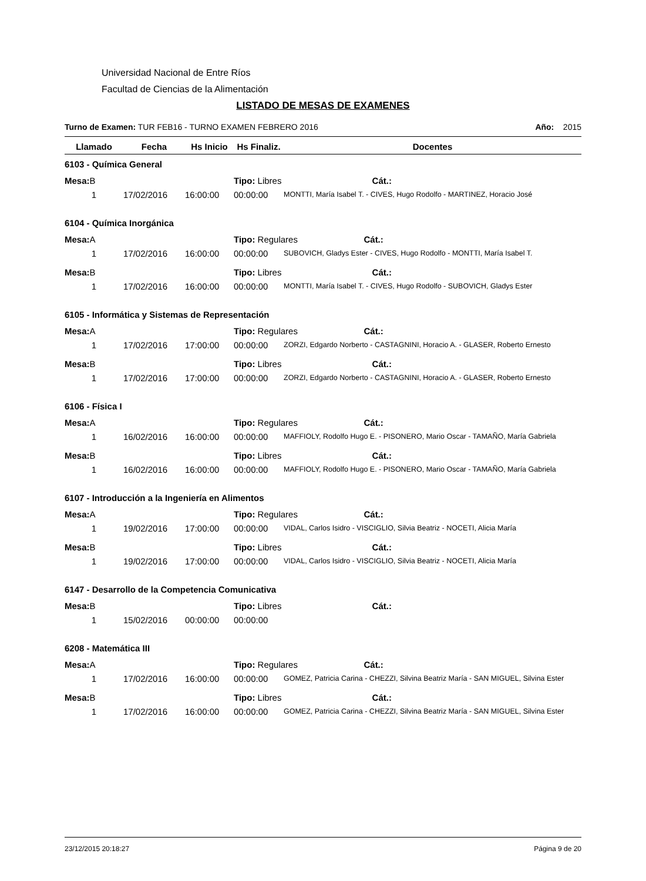Universidad Nacional de Entre Ríos
Facultad de Ciencias de la Alimentación
LISTADO DE MESAS DE EXAMENES
Turno de Examen: TUR FEB16 - TURNO EXAMEN FEBRERO 2016 Año: 2015
| Llamado | Fecha | Hs Inicio | Hs Finaliz. | Docentes |
| --- | --- | --- | --- | --- |
| 6103 - Química General | | | | |
| Mesa: B | | | Tipo: Libres Cát.: | |
| 1 | 17/02/2016 | 16:00:00 | 00:00:00 | MONTTI, María Isabel T. - CIVES, Hugo Rodolfo - MARTINEZ, Horacio José |
| 6104 - Química Inorgánica | | | | |
| Mesa: A | | | Tipo: Regulares Cát.: | |
| 1 | 17/02/2016 | 16:00:00 | 00:00:00 | SUBOVICH, Gladys Ester - CIVES, Hugo Rodolfo - MONTTI, María Isabel T. |
| Mesa: B | | | Tipo: Libres Cát.: | |
| 1 | 17/02/2016 | 16:00:00 | 00:00:00 | MONTTI, María Isabel T. - CIVES, Hugo Rodolfo - SUBOVICH, Gladys Ester |
| 6105 - Informática y Sistemas de Representación | | | | |
| Mesa: A | | | Tipo: Regulares Cát.: | |
| 1 | 17/02/2016 | 17:00:00 | 00:00:00 | ZORZI, Edgardo Norberto - CASTAGNINI, Horacio A. - GLASER, Roberto Ernesto |
| Mesa: B | | | Tipo: Libres Cát.: | |
| 1 | 17/02/2016 | 17:00:00 | 00:00:00 | ZORZI, Edgardo Norberto - CASTAGNINI, Horacio A. - GLASER, Roberto Ernesto |
| 6106 - Física I | | | | |
| Mesa: A | | | Tipo: Regulares Cát.: | |
| 1 | 16/02/2016 | 16:00:00 | 00:00:00 | MAFFIOLY, Rodolfo Hugo E. - PISONERO, Mario Oscar - TAMAÑO, María Gabriela |
| Mesa: B | | | Tipo: Libres Cát.: | |
| 1 | 16/02/2016 | 16:00:00 | 00:00:00 | MAFFIOLY, Rodolfo Hugo E. - PISONERO, Mario Oscar - TAMAÑO, María Gabriela |
| 6107 - Introducción a la Ingeniería en Alimentos | | | | |
| Mesa: A | | | Tipo: Regulares Cát.: | |
| 1 | 19/02/2016 | 17:00:00 | 00:00:00 | VIDAL, Carlos Isidro - VISCIGLIO, Silvia Beatriz - NOCETI, Alicia María |
| Mesa: B | | | Tipo: Libres Cát.: | |
| 1 | 19/02/2016 | 17:00:00 | 00:00:00 | VIDAL, Carlos Isidro - VISCIGLIO, Silvia Beatriz - NOCETI, Alicia María |
| 6147 - Desarrollo de la Competencia Comunicativa | | | | |
| Mesa: B | | | Tipo: Libres Cát.: | |
| 1 | 15/02/2016 | 00:00:00 | 00:00:00 | |
| 6208 - Matemática III | | | | |
| Mesa: A | | | Tipo: Regulares Cát.: | |
| 1 | 17/02/2016 | 16:00:00 | 00:00:00 | GOMEZ, Patricia Carina - CHEZZI, Silvina Beatriz María - SAN MIGUEL, Silvina Ester |
| Mesa: B | | | Tipo: Libres Cát.: | |
| 1 | 17/02/2016 | 16:00:00 | 00:00:00 | GOMEZ, Patricia Carina - CHEZZI, Silvina Beatriz María - SAN MIGUEL, Silvina Ester |
23/12/2015 20:18:27 Página 9 de 20